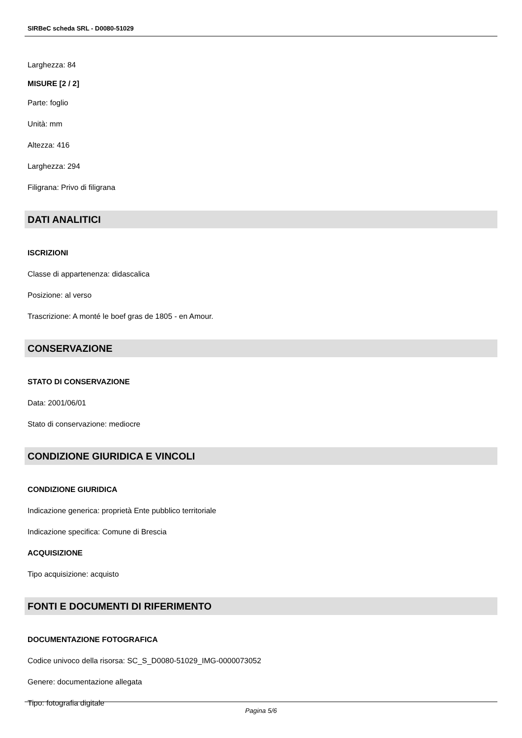SIRBeC scheda SRL - D0080-51029
Larghezza: 84
MISURE [2 / 2]
Parte: foglio
Unità: mm
Altezza: 416
Larghezza: 294
Filigrana: Privo di filigrana
DATI ANALITICI
ISCRIZIONI
Classe di appartenenza: didascalica
Posizione: al verso
Trascrizione: A monté le boef gras de 1805 - en Amour.
CONSERVAZIONE
STATO DI CONSERVAZIONE
Data: 2001/06/01
Stato di conservazione: mediocre
CONDIZIONE GIURIDICA E VINCOLI
CONDIZIONE GIURIDICA
Indicazione generica: proprietà Ente pubblico territoriale
Indicazione specifica: Comune di Brescia
ACQUISIZIONE
Tipo acquisizione: acquisto
FONTI E DOCUMENTI DI RIFERIMENTO
DOCUMENTAZIONE FOTOGRAFICA
Codice univoco della risorsa: SC_S_D0080-51029_IMG-0000073052
Genere: documentazione allegata
Tipo: fotografia digitale
Pagina 5/6